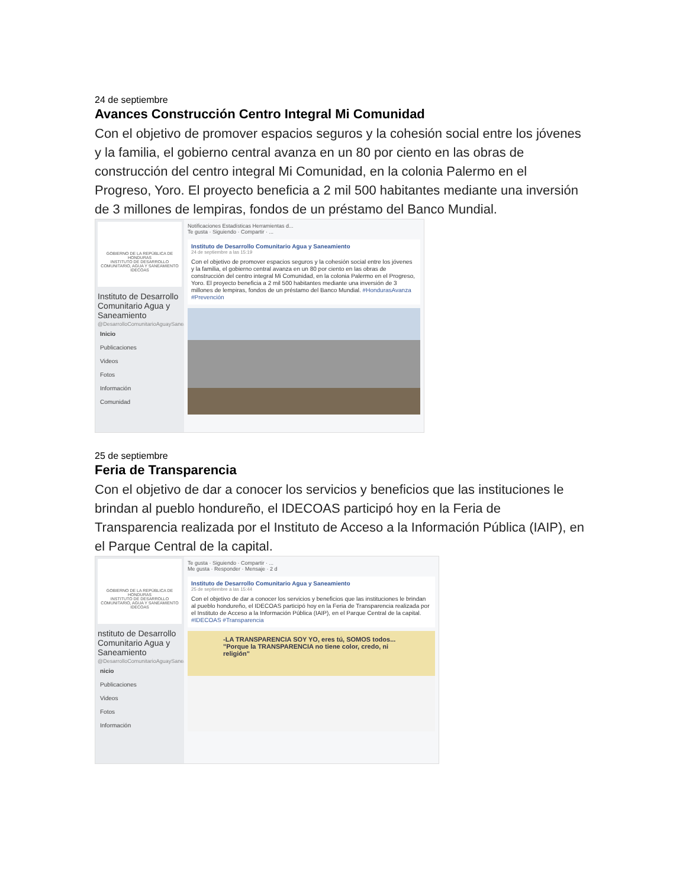24 de septiembre
Avances Construcción Centro Integral Mi Comunidad
Con el objetivo de promover espacios seguros y la cohesión social entre los jóvenes y la familia, el gobierno central avanza en un 80 por ciento en las obras de construcción del centro integral Mi Comunidad, en la colonia Palermo en el Progreso, Yoro. El proyecto beneficia a 2 mil 500 habitantes mediante una inversión de 3 millones de lempiras, fondos de un préstamo del Banco Mundial.
GOBIERNO DE LA REPÚBLICA DE HONDURAS
INSTITUTO DE DESARROLLO COMUNITARIO, AGUA Y SANEAMIENTO IDECOAS
Instituto de Desarrollo Comunitario Agua y Saneamiento
@DesarrolloComunitarioAguaySaneamiento
Inicio
Publicaciones
Videos
Fotos
Información
Comunidad
Notificaciones Estadísticas Herramientas d...
Te gusta · Siguiendo · Compartir · ...
Instituto de Desarrollo Comunitario Agua y Saneamiento
24 de septiembre a las 15:19
Con el objetivo de promover espacios seguros y la cohesión social entre los jóvenes y la familia, el gobierno central avanza en un 80 por ciento en las obras de construcción del centro integral Mi Comunidad, en la colonia Palermo en el Progreso, Yoro. El proyecto beneficia a 2 mil 500 habitantes mediante una inversión de 3 millones de lempiras, fondos de un préstamo del Banco Mundial. #HondurasAvanza #Prevención
25 de septiembre
Feria de Transparencia
Con el objetivo de dar a conocer los servicios y beneficios que las instituciones le brindan al pueblo hondureño, el IDECOAS participó hoy en la Feria de Transparencia realizada por el Instituto de Acceso a la Información Pública (IAIP), en el Parque Central de la capital.
GOBIERNO DE LA REPÚBLICA DE HONDURAS
INSTITUTO DE DESARROLLO COMUNITARIO, AGUA Y SANEAMIENTO IDECOAS
nstituto de Desarrollo Comunitario Agua y Saneamiento
@DesarrolloComunitarioAguaySaneamiento
nicio
Publicaciones
Videos
Fotos
Información
Te gusta · Siguiendo · Compartir · ...
Me gusta · Responder · Mensaje · 2 d
Instituto de Desarrollo Comunitario Agua y Saneamiento
25 de septiembre a las 15:44
Con el objetivo de dar a conocer los servicios y beneficios que las instituciones le brindan al pueblo hondureño, el IDECOAS participó hoy en la Feria de Transparencia realizada por el Instituto de Acceso a la Información Pública (IAIP), en el Parque Central de la capital. #IDECOAS #Transparencia
-LA TRANSPARENCIA SOY YO, eres tú, SOMOS todos... "Porque la TRANSPARENCIA no tiene color, credo, ni religión"